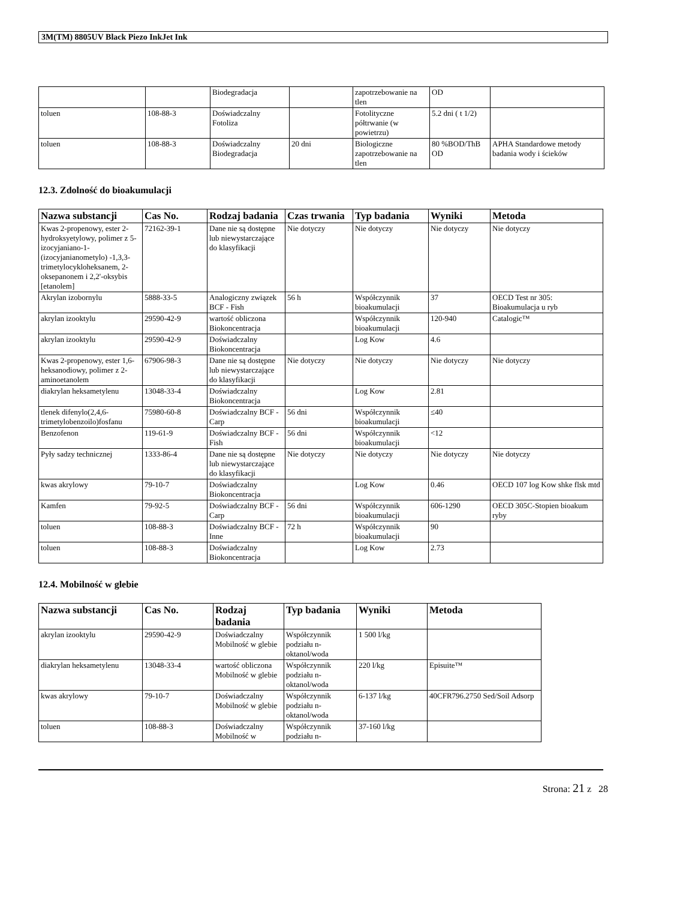3M(TM) 8805UV Black Piezo InkJet Ink
| | | Biodegradacja | | zapotrzebowanie na tlen | OD | |
| toluen | 108-88-3 | Doświadczalny Fotoliza | | Fotolityczne półtrwanie (w powietrzu) | 5.2 dni ( t 1/2) | |
| toluen | 108-88-3 | Doświadczalny Biodegradacja | 20 dni | Biologiczne zapotrzebowanie na tlen | 80 %BOD/ThB OD | APHA Standardowe metody badania wody i ścieków |
12.3. Zdolność do bioakumulacji
| Nazwa substancji | Cas No. | Rodzaj badania | Czas trwania | Typ badania | Wyniki | Metoda |
| --- | --- | --- | --- | --- | --- | --- |
| Kwas 2-propenowy, ester 2-hydroksyetylowy, polimer z 5-izocyjaniano-1-(izocyjanianometylo) -1,3,3-trimetylocykloheksanem, 2-oksepanonem i 2,2'-oksybis [etanolem] | 72162-39-1 | Dane nie są dostępne lub niewystarczające do klasyfikacji | Nie dotyczy | Nie dotyczy | Nie dotyczy | Nie dotyczy |
| Akrylan izobornylu | 5888-33-5 | Analogiczny związek BCF - Fish | 56 h | Współczynnik bioakumulacji | 37 | OECD Test nr 305: Bioakumulacja u ryb |
| akrylan izooktylu | 29590-42-9 | wartość obliczona Biokoncentracja | | Współczynnik bioakumulacji | 120-940 | Catalogic™ |
| akrylan izooktylu | 29590-42-9 | Doświadczalny Biokoncentracja | | Log Kow | 4.6 | |
| Kwas 2-propenowy, ester 1,6-heksanodiowy, polimer z 2-aminoetanolem | 67906-98-3 | Dane nie są dostępne lub niewystarczające do klasyfikacji | Nie dotyczy | Nie dotyczy | Nie dotyczy | Nie dotyczy |
| diakrylan heksametylenu | 13048-33-4 | Doświadczalny Biokoncentracja | | Log Kow | 2.81 | |
| tlenek difenylo(2,4,6-trimetylobenzoilo)fosfanu | 75980-60-8 | Doświadczalny BCF - Carp | 56 dni | Współczynnik bioakumulacji | ≤40 | |
| Benzofenon | 119-61-9 | Doświadczalny BCF - Fish | 56 dni | Współczynnik bioakumulacji | <12 | |
| Pyły sadzy technicznej | 1333-86-4 | Dane nie są dostępne lub niewystarczające do klasyfikacji | Nie dotyczy | Nie dotyczy | Nie dotyczy | Nie dotyczy |
| kwas akrylowy | 79-10-7 | Doświadczalny Biokoncentracja | | Log Kow | 0.46 | OECD 107 log Kow shke flsk mtd |
| Kamfen | 79-92-5 | Doświadczalny BCF - Carp | 56 dni | Współczynnik bioakumulacji | 606-1290 | OECD 305C-Stopien bioakum ryby |
| toluen | 108-88-3 | Doświadczalny BCF - Inne | 72 h | Współczynnik bioakumulacji | 90 | |
| toluen | 108-88-3 | Doświadczalny Biokoncentracja | | Log Kow | 2.73 | |
12.4. Mobilność w glebie
| Nazwa substancji | Cas No. | Rodzaj badania | Typ badania | Wyniki | Metoda |
| --- | --- | --- | --- | --- | --- |
| akrylan izooktylu | 29590-42-9 | Doświadczalny Mobilność w glebie | Współczynnik podziału n-oktanol/woda | 1 500 l/kg | |
| diakrylan heksametylenu | 13048-33-4 | wartość obliczona Mobilność w glebie | Współczynnik podziału n-oktanol/woda | 220 l/kg | Episuite™ |
| kwas akrylowy | 79-10-7 | Doświadczalny Mobilność w glebie | Współczynnik podziału n-oktanol/woda | 6-137 l/kg | 40CFR796.2750 Sed/Soil Adsorp |
| toluen | 108-88-3 | Doświadczalny Mobilność w | Współczynnik podziału n- | 37-160 l/kg | |
Strona: 21 z 28